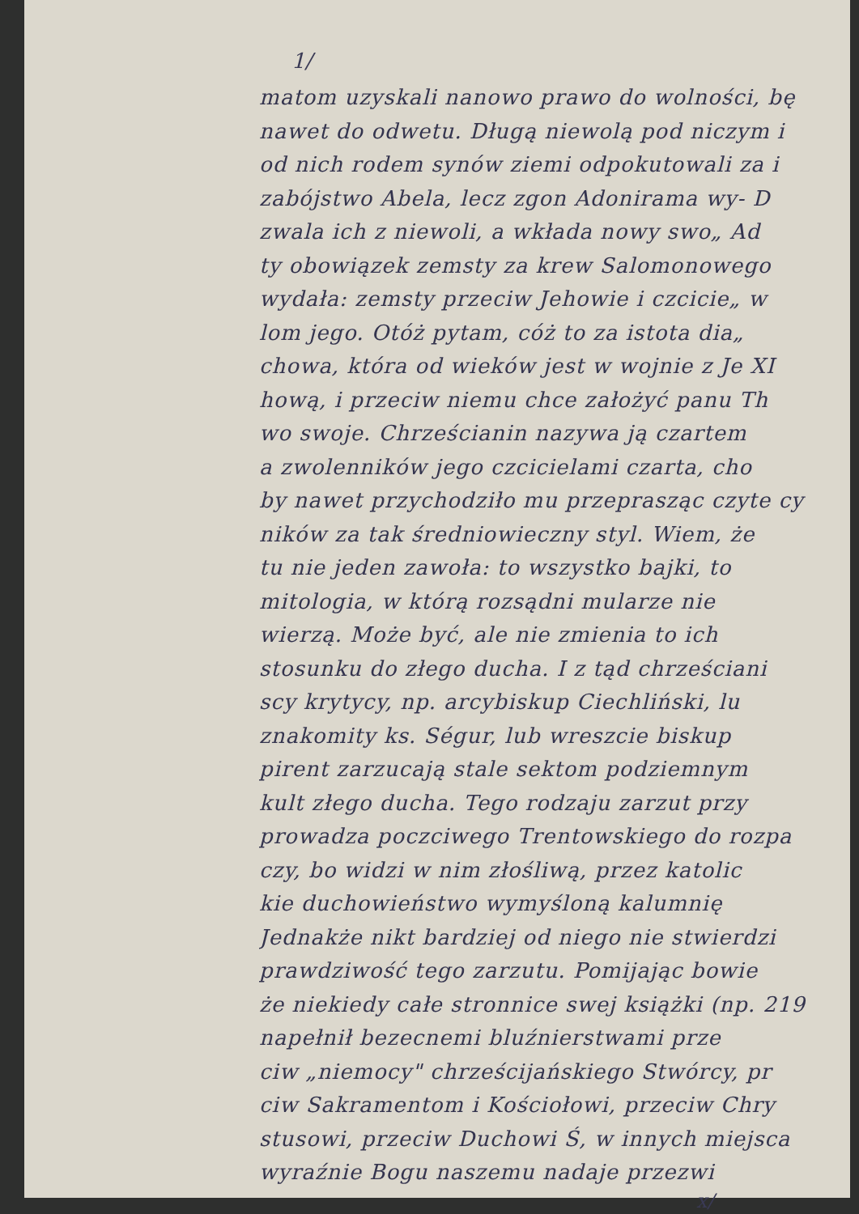1/
matom uzyskali nanowo prawo do wolności, bę
nawet do odwetu. Długą niewolą pod niczym i
od nich rodem synów ziemi odpokutowali za i
zabójstwo Abela, lecz zgon Adonirama wy- D
zwala ich z niewoli, a wkłada nowy swo„ Ad
ty obowiązek zemsty za krew Salomonowego
wydała: zemsty przeciw Jehowie i czcicie„ w
lom jego. Otóż pytam, cóż to za istota dia„
chowa, która od wieków jest w wojnie z Je XI
hową, i przeciw niemu chce założyć panu Th
wo swoje. Chrześcianin nazywa ją czartem
a zwolenników jego czcicielami czarta, cho
by nawet przychodziło mu przeprasząc czyte cy
ników za tak średniowieczny styl. Wiem, że
tu nie jeden zawoła: to wszystko bajki, to
mitologia, w którą rozsądni mularze nie
wierzą. Może być, ale nie zmienia to ich
stosunku do złego ducha. I z tąd chrześciani
scy krytycy, np. arcybiskup Ciechliński, lu
znakomity ks. Ségur, lub wreszcie biskup
pirent zarzucają stale sektom podziemnym
kult złego ducha. Tego rodzaju zarzut przy
prowadza poczciwego Trentowskiego do rozpa
czy, bo widzi w nim złośliwą, przez katolic
kie duchowieństwo wymyśloną kalumnię
Jednakże nikt bardziej od niego nie stwierdzi
prawdziwość tego zarzutu. Pomijając bowie
że niekiedy całe stronnice swej książki (np. 219
napełnił bezecnemi bluźnierstwami prze
ciw „niemocy" chrześcijańskiego Stwórcy, pr
ciw Sakramentom i Kościołowi, przeciw Chry
stusowi, przeciw Duchowi Ś, w innych miejsca
wyraźnie Bogu naszemu nadaje przezwi
x/